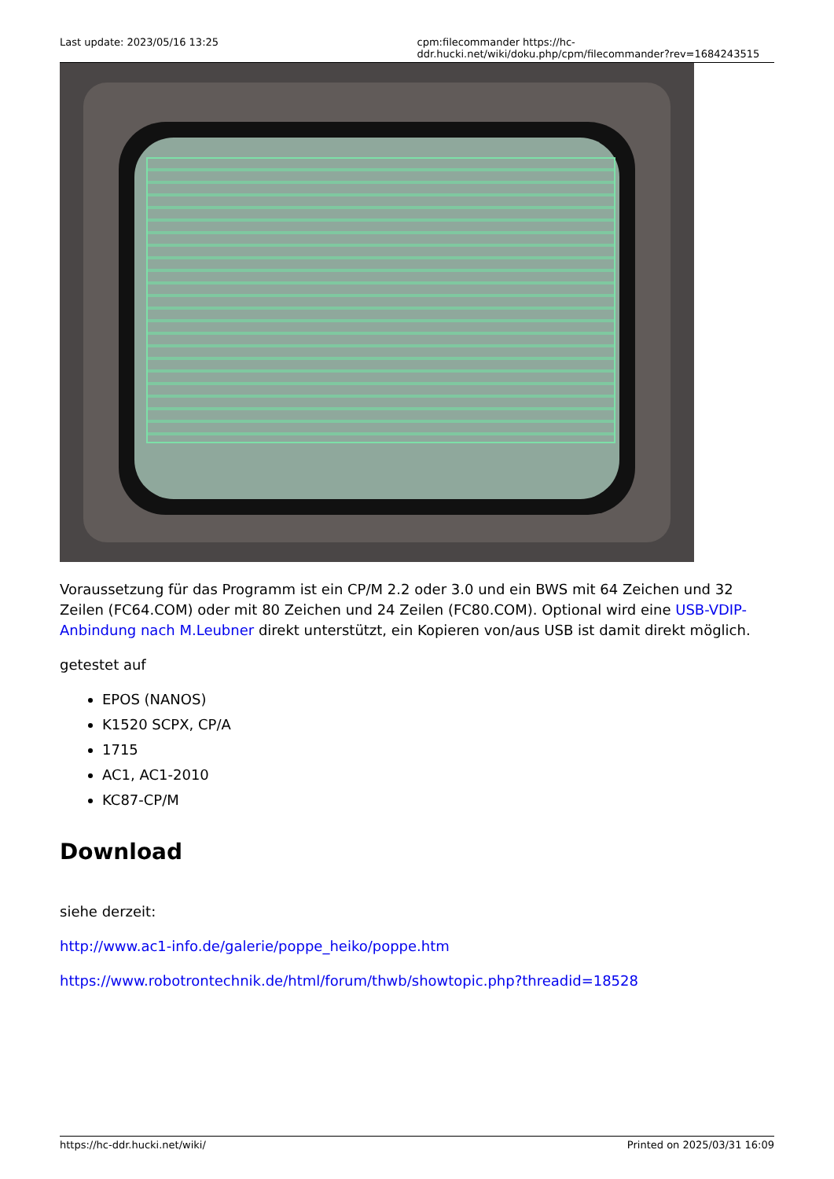Last update: 2023/05/16 13:25 cpm:filecommander https://hc-ddr.hucki.net/wiki/doku.php/cpm/filecommander?rev=1684243515
Voraussetzung für das Programm ist ein CP/M 2.2 oder 3.0 und ein BWS mit 64 Zeichen und 32 Zeilen (FC64.COM) oder mit 80 Zeichen und 24 Zeilen (FC80.COM). Optional wird eine USB-VDIP-Anbindung nach M.Leubner direkt unterstützt, ein Kopieren von/aus USB ist damit direkt möglich.
getestet auf
EPOS (NANOS)
K1520 SCPX, CP/A
1715
AC1, AC1-2010
KC87-CP/M
Download
siehe derzeit:
http://www.ac1-info.de/galerie/poppe_heiko/poppe.htm
https://www.robotrontechnik.de/html/forum/thwb/showtopic.php?threadid=18528
https://hc-ddr.hucki.net/wiki/ Printed on 2025/03/31 16:09